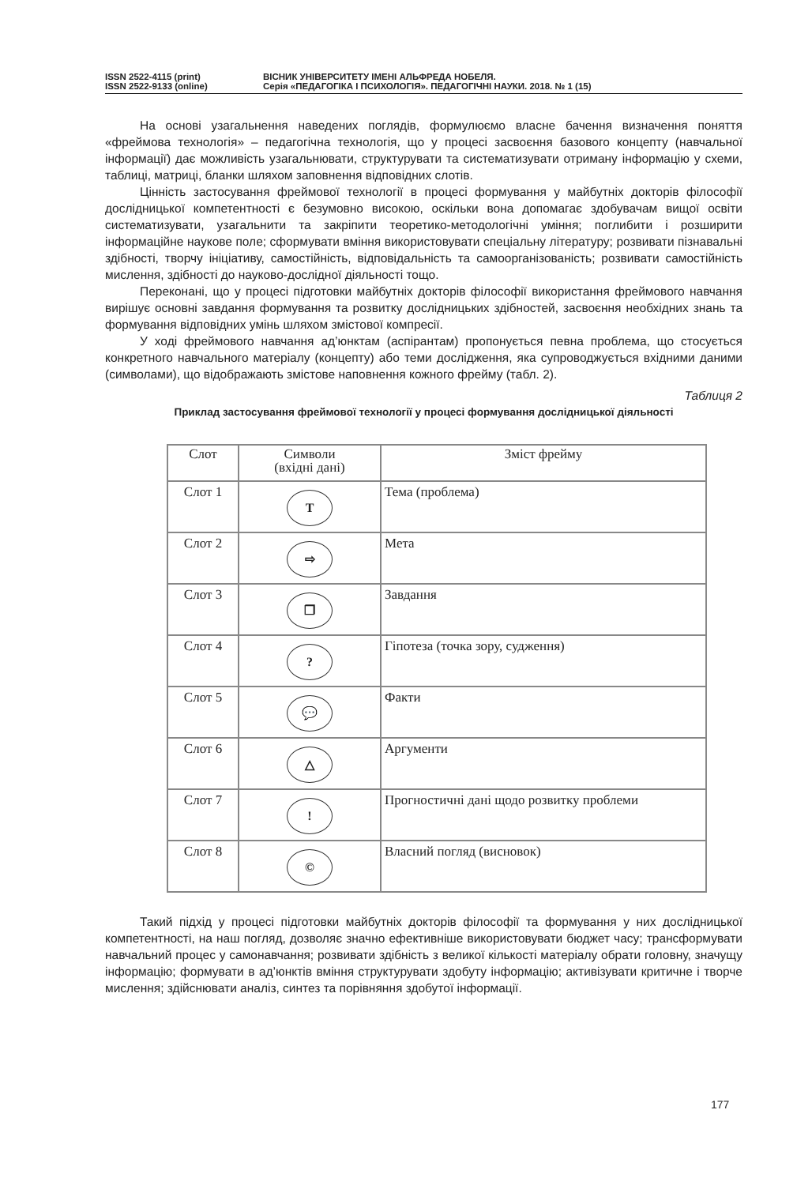ISSN 2522-4115 (print)
ISSN 2522-9133 (online)
ВІСНИК УНІВЕРСИТЕТУ ІМЕНІ АЛЬФРЕДА НОБЕЛЯ.
Серія «ПЕДАГОГІКА І ПСИХОЛОГІЯ». ПЕДАГОГІЧНІ НАУКИ. 2018. № 1 (15)
На основі узагальнення наведених поглядів, формулюємо власне бачення визначення поняття «фреймова технологія» – педагогічна технологія, що у процесі засвоєння базового концепту (навчальної інформації) дає можливість узагальнювати, структурувати та систематизувати отриману інформацію у схеми, таблиці, матриці, бланки шляхом заповнення відповідних слотів.
Цінність застосування фреймової технології в процесі формування у майбутніх докторів філософії дослідницької компетентності є безумовно високою, оскільки вона допомагає здобувачам вищої освіти систематизувати, узагальнити та закріпити теоретико-методологічні уміння; поглибити і розширити інформаційне наукове поле; сформувати вміння використовувати спеціальну літературу; розвивати пізнавальні здібності, творчу ініціативу, самостійність, відповідальність та самоорганізованість; розвивати самостійність мислення, здібності до науково-дослідної діяльності тощо.
Переконані, що у процесі підготовки майбутніх докторів філософії використання фреймового навчання вирішує основні завдання формування та розвитку дослідницьких здібностей, засвоєння необхідних знань та формування відповідних умінь шляхом змістової компресії.
У ході фреймового навчання ад’юнктам (аспірантам) пропонується певна проблема, що стосується конкретного навчального матеріалу (концепту) або теми дослідження, яка супроводжується вхідними даними (символами), що відображають змістове наповнення кожного фрейму (табл. 2).
Таблиця 2
Приклад застосування фреймової технології у процесі формування дослідницької діяльності
| Слот | Символи (вхідні дані) | Зміст фрейму |
| --- | --- | --- |
| Слот 1 | Т | Тема (проблема) |
| Слот 2 | ⇨ | Мета |
| Слот 3 | ❐ | Завдання |
| Слот 4 | ? | Гіпотеза (точка зору, судження) |
| Слот 5 | 💬 | Факти |
| Слот 6 | △ | Аргументи |
| Слот 7 | ! | Прогностичні дані щодо розвитку проблеми |
| Слот 8 | © | Власний погляд (висновок) |
Такий підхід у процесі підготовки майбутніх докторів філософії та формування у них дослідницької компетентності, на наш погляд, дозволяє значно ефективніше використовувати бюджет часу; трансформувати навчальний процес у самонавчання; розвивати здібність з великої кількості матеріалу обрати головну, значущу інформацію; формувати в ад’юнктів вміння структурувати здобуту інформацію; активізувати критичне і творче мислення; здійснювати аналіз, синтез та порівняння здобутої інформації.
177